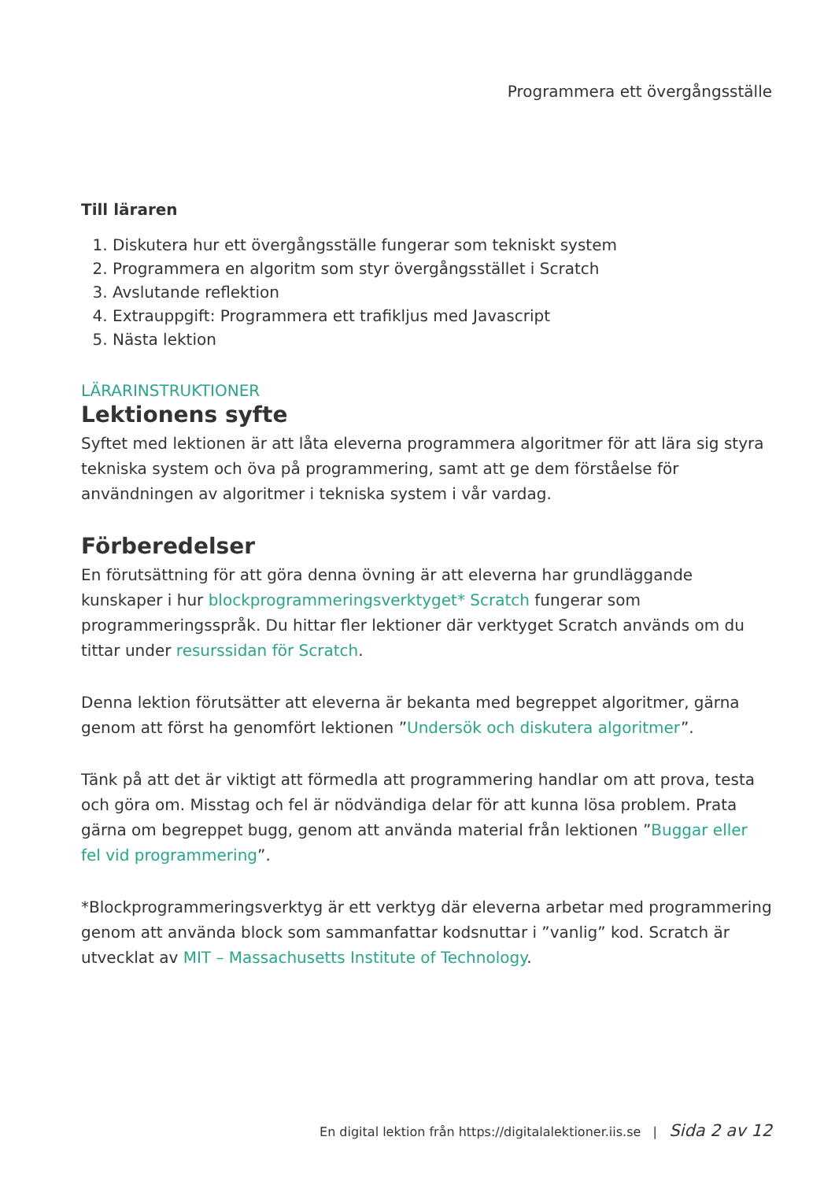Programmera ett övergångsställe
Till läraren
1. Diskutera hur ett övergångsställe fungerar som tekniskt system
2. Programmera en algoritm som styr övergångsstället i Scratch
3. Avslutande reflektion
4. Extrauppgift: Programmera ett trafikljus med Javascript
5. Nästa lektion
LÄRARINSTRUKTIONER
Lektionens syfte
Syftet med lektionen är att låta eleverna programmera algoritmer för att lära sig styra tekniska system och öva på programmering, samt att ge dem förståelse för användningen av algoritmer i tekniska system i vår vardag.
Förberedelser
En förutsättning för att göra denna övning är att eleverna har grundläggande kunskaper i hur blockprogrammeringsverktyget* Scratch fungerar som programmeringsspråk. Du hittar fler lektioner där verktyget Scratch används om du tittar under resurssidan för Scratch.
Denna lektion förutsätter att eleverna är bekanta med begreppet algoritmer, gärna genom att först ha genomfört lektionen ”Undersök och diskutera algoritmer”.
Tänk på att det är viktigt att förmedla att programmering handlar om att prova, testa och göra om. Misstag och fel är nödvändiga delar för att kunna lösa problem. Prata gärna om begreppet bugg, genom att använda material från lektionen ”Buggar eller fel vid programmering”.
*Blockprogrammeringsverktyg är ett verktyg där eleverna arbetar med programmering genom att använda block som sammanfattar kodsnuttar i ”vanlig” kod. Scratch är utvecklat av MIT – Massachusetts Institute of Technology.
En digital lektion från https://digitalalektioner.iis.se | Sida 2 av 12